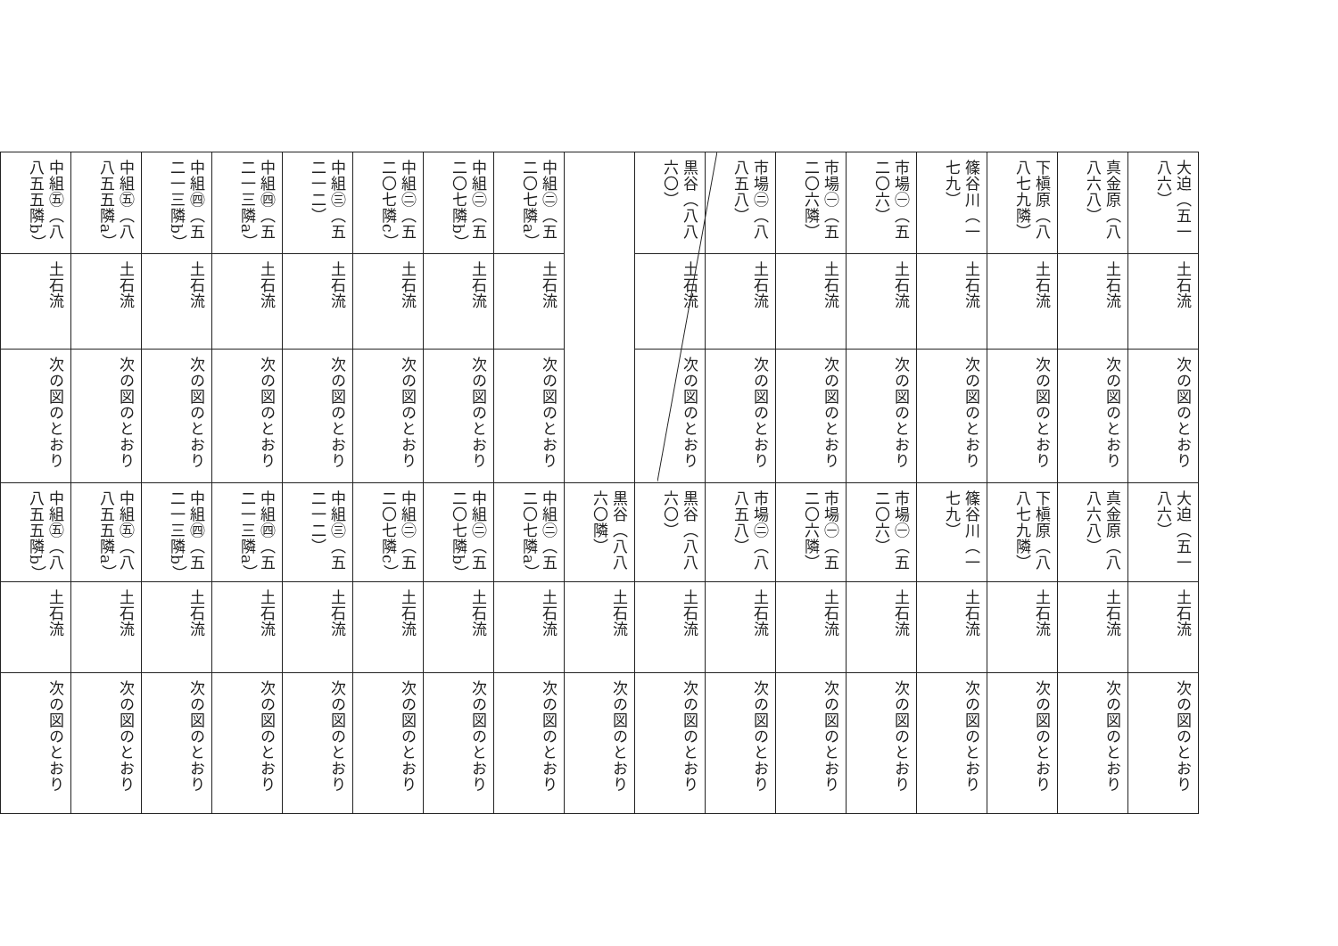| 大迫（五一八六） | 土石流 | 次の図のとおり | 大迫（五一八六） | 土石流 | 次の図のとおり |
| 真金原（八八六八） | 土石流 | 次の図のとおり | 真金原（八八六八） | 土石流 | 次の図のとおり |
| 下槇原（八八七九隣） | 土石流 | 次の図のとおり | 下槇原（八八七九隣） | 土石流 | 次の図のとおり |
| 篠谷川（一七九） | 土石流 | 次の図のとおり | 篠谷川（一七九） | 土石流 | 次の図のとおり |
| 市場㊀（五二〇六） | 土石流 | 次の図のとおり | 市場㊀（五二〇六） | 土石流 | 次の図のとおり |
| 市場㊀（五二〇六隣） | 土石流 | 次の図のとおり | 市場㊀（五二〇六隣） | 土石流 | 次の図のとおり |
| 市場㊁（八八五八） | 土石流 | 次の図のとおり | 市場㊁（八八五八） | 土石流 | 次の図のとおり |
| 黒谷（八八六〇） | 土石流 | 次の図のとおり | 黒谷（八八六〇） | 土石流 | 次の図のとおり |
| | | | 黒谷（八八六〇隣） | 土石流 | 次の図のとおり |
| 中組㊁（五二〇七隣a） | 土石流 | 次の図のとおり | 中組㊁（五二〇七隣a） | 土石流 | 次の図のとおり |
| 中組㊁（五二〇七隣b） | 土石流 | 次の図のとおり | 中組㊁（五二〇七隣b） | 土石流 | 次の図のとおり |
| 中組㊁（五二〇七隣c） | 土石流 | 次の図のとおり | 中組㊁（五二〇七隣c） | 土石流 | 次の図のとおり |
| 中組㊂（五二一二） | 土石流 | 次の図のとおり | 中組㊂（五二一二） | 土石流 | 次の図のとおり |
| 中組㊃（五二一三隣a） | 土石流 | 次の図のとおり | 中組㊃（五二一三隣a） | 土石流 | 次の図のとおり |
| 中組㊃（五二一三隣b） | 土石流 | 次の図のとおり | 中組㊃（五二一三隣b） | 土石流 | 次の図のとおり |
| 中組㊄（八八五五隣a） | 土石流 | 次の図のとおり | 中組㊄（八八五五隣a） | 土石流 | 次の図のとおり |
| 中組㊄（八八五五隣b） | 土石流 | 次の図のとおり | 中組㊄（八八五五隣b） | 土石流 | 次の図のとおり |